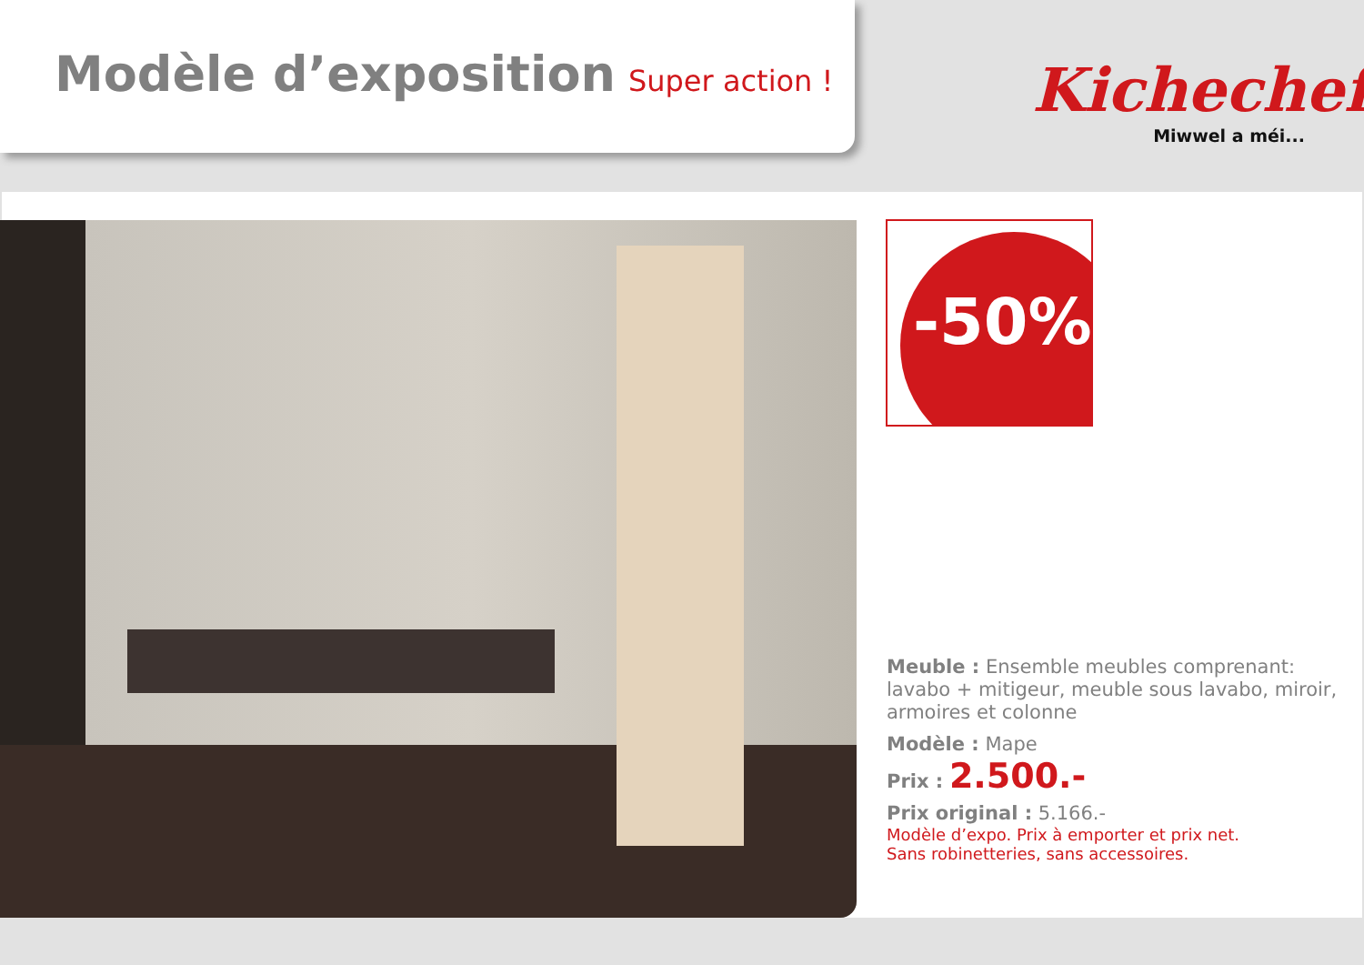Modèle d’exposition Super action !
Kichechef
Miwwel a méi...
-50%
Meuble : Ensemble meubles comprenant: lavabo + mitigeur, meuble sous lavabo, miroir, armoires et colonne
Modèle : Mape
Prix : 2.500.-
Prix original : 5.166.-
Modèle d’expo. Prix à emporter et prix net.
Sans robinetteries, sans accessoires.